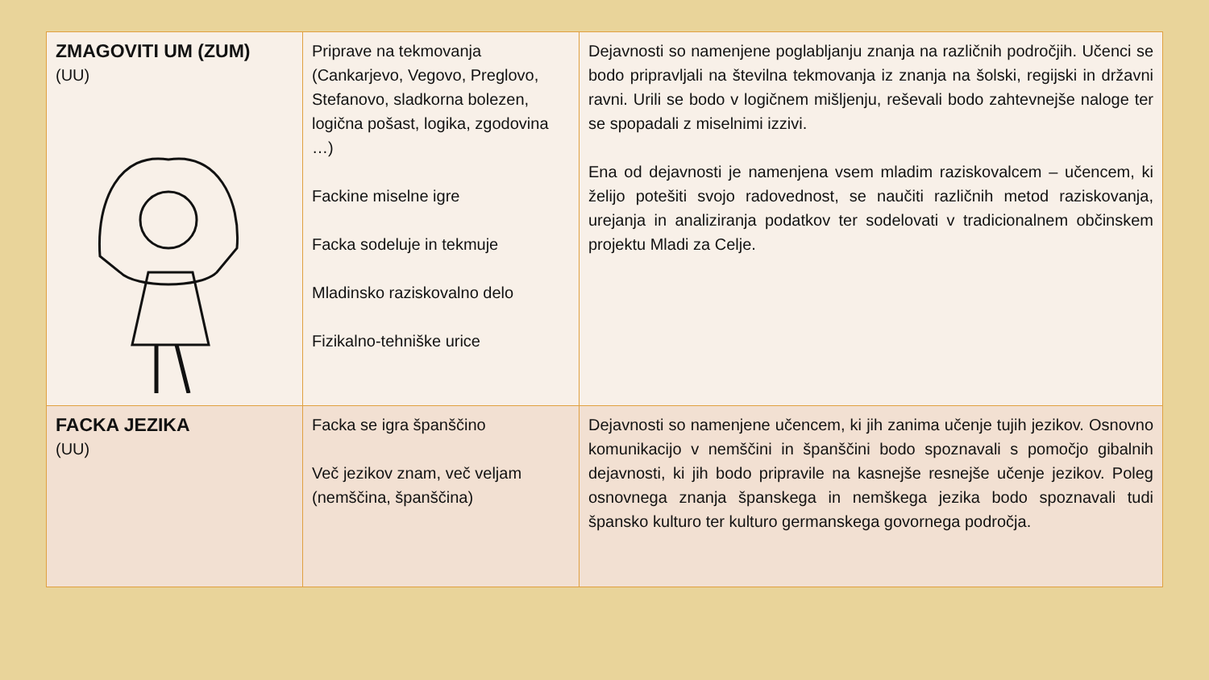| ZMAGOVITI UM (ZUM) (UU) | Priprave na tekmovanja (Cankarjevo, Vegovo, Preglovo, Stefanovo, sladkorna bolezen, logična pošast, logika, zgodovina …) Fackine miselne igre Facka sodeluje in tekmuje Mladinsko raziskovalno delo Fizikalno-tehniške urice | Dejavnosti so namenjene poglabljanju znanja na različnih področjih. Učenci se bodo pripravljali na številna tekmovanja iz znanja na šolski, regijski in državni ravni. Urili se bodo v logičnem mišljenju, reševali bodo zahtevnejše naloge ter se spopadali z miselnimi izzivi. Ena od dejavnosti je namenjena vsem mladim raziskovalcem – učencem, ki želijo potešiti svojo radovednost, se naučiti različnih metod raziskovanja, urejanja in analiziranja podatkov ter sodelovati v tradicionalnem občinskem projektu Mladi za Celje. |
| FACKA JEZIKA (UU) | Facka se igra španščino Več jezikov znam, več veljam (nemščina, španščina) | Dejavnosti so namenjene učencem, ki jih zanima učenje tujih jezikov. Osnovno komunikacijo v nemščini in španščini bodo spoznavali s pomočjo gibalnih dejavnosti, ki jih bodo pripravile na kasnejše resnejše učenje jezikov. Poleg osnovnega znanja španskega in nemškega jezika bodo spoznavali tudi špansko kulturo ter kulturo germanskega govornega področja. |